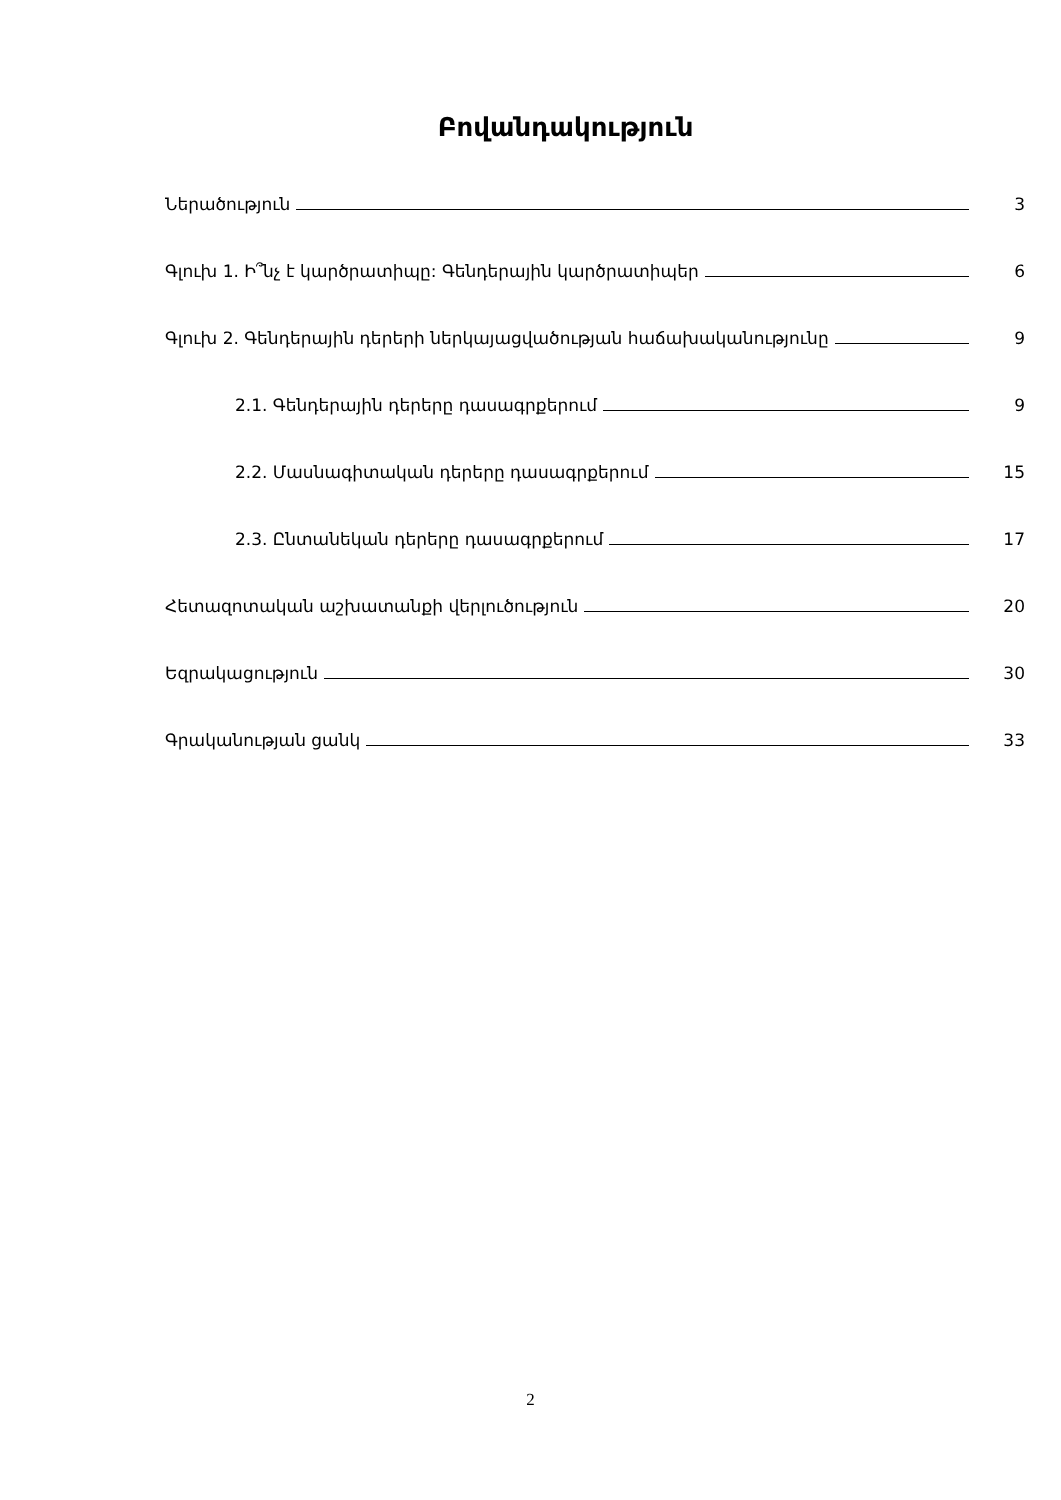Բովանդակություն
Ներածություն 3
Գլուխ 1. Ի՞նչ է կարծրատիպը: Գենդերային կարծրատիպեր 6
Գլուխ 2. Գենդերային դերերի ներկայացվածության հաճախականությունը 9
2.1. Գենդերային դերերը դասագրքերում 9
2.2. Մասնագիտական դերերը դասագրքերում 15
2.3. Ընտանեկան դերերը դասագրքերում 17
Հետազոտական աշխատանքի վերլուծություն 20
Եզրակացություն 30
Գրականության ցանկ 33
2